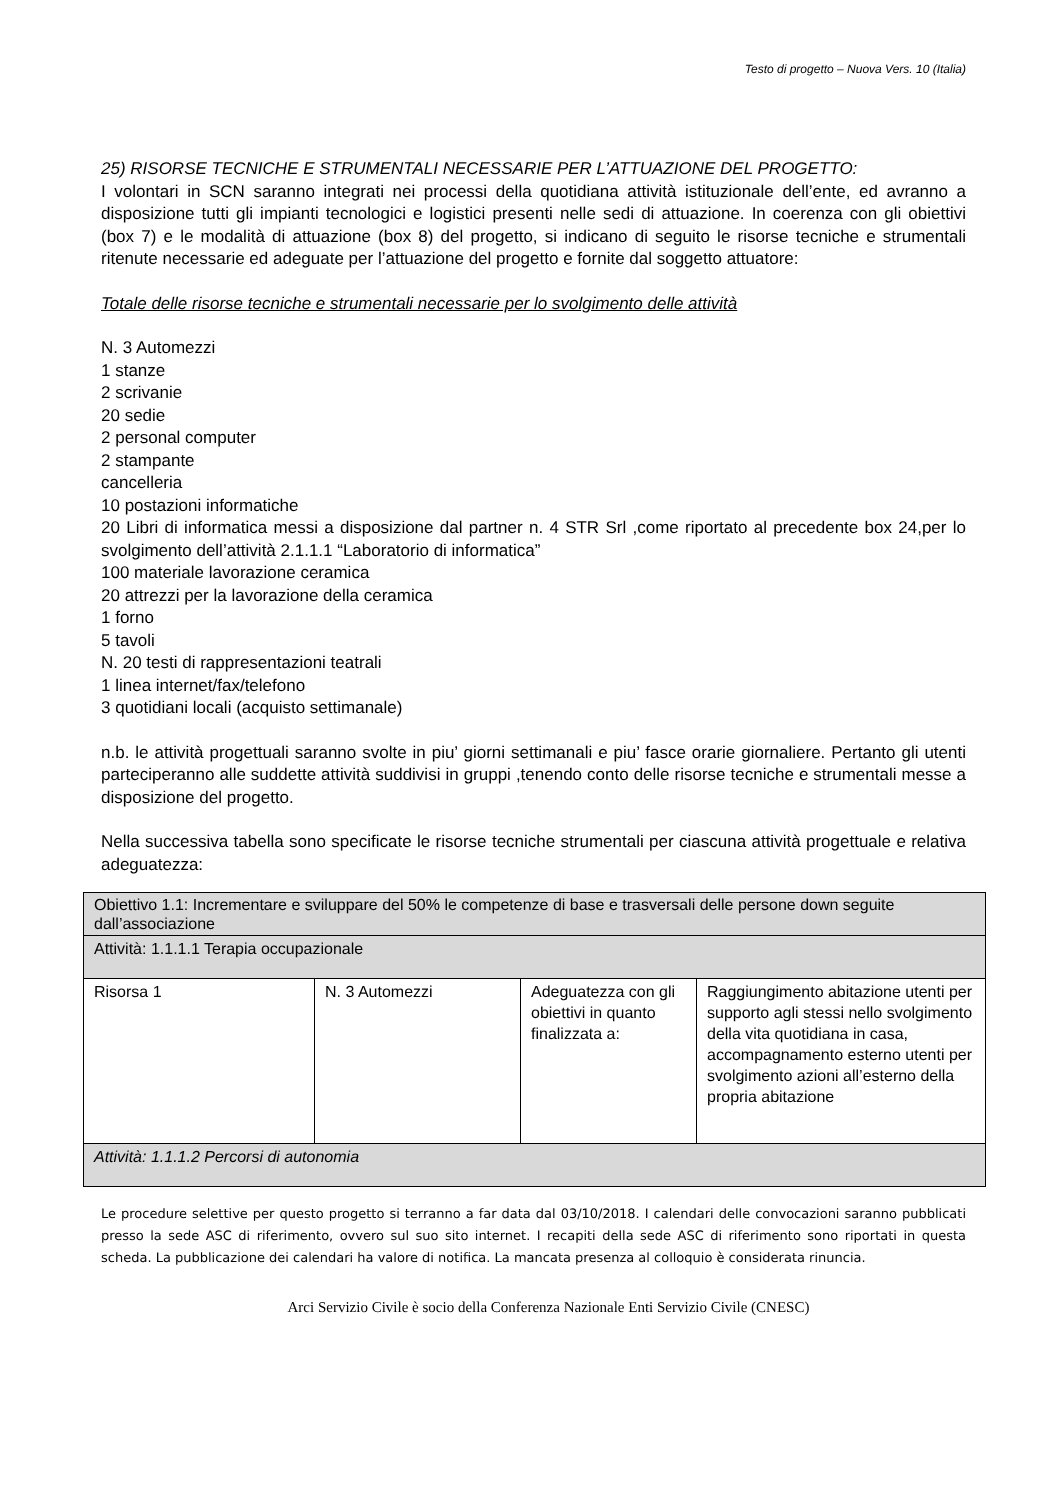Testo di progetto – Nuova Vers. 10 (Italia)
25) RISORSE TECNICHE E STRUMENTALI NECESSARIE PER L’ATTUAZIONE DEL PROGETTO:
I volontari in SCN saranno integrati nei processi della quotidiana attività istituzionale dell’ente, ed avranno a disposizione tutti gli impianti tecnologici e logistici presenti nelle sedi di attuazione. In coerenza con gli obiettivi (box 7) e le modalità di attuazione (box 8) del progetto, si indicano di seguito le risorse tecniche e strumentali ritenute necessarie ed adeguate per l’attuazione del progetto e fornite dal soggetto attuatore:
Totale delle risorse tecniche e strumentali necessarie per lo svolgimento delle attività
N. 3 Automezzi
1 stanze
2 scrivanie
20 sedie
2 personal computer
2 stampante
cancelleria
10 postazioni informatiche
20 Libri di informatica messi a disposizione dal partner n. 4 STR Srl ,come riportato al precedente box 24,per lo svolgimento dell’attività 2.1.1.1 “Laboratorio di informatica”
100 materiale lavorazione ceramica
20 attrezzi per la lavorazione della ceramica
1 forno
5 tavoli
N. 20 testi di rappresentazioni teatrali
1 linea internet/fax/telefono
3 quotidiani locali (acquisto settimanale)
n.b. le attività progettuali saranno svolte in piu’ giorni settimanali e piu’ fasce orarie giornaliere. Pertanto gli utenti parteciperanno alle suddette attività suddivisi in gruppi ,tenendo conto delle risorse tecniche e strumentali messe a disposizione del progetto.
Nella successiva tabella sono specificate le risorse tecniche strumentali per ciascuna attività progettuale e relativa adeguatezza:
| Obiettivo 1.1: Incrementare e sviluppare del 50% le competenze di base e trasversali delle persone down seguite dall’associazione | | | |
| Attività: 1.1.1.1 Terapia occupazionale | | | |
| Risorsa 1 | N. 3 Automezzi | Adeguatezza con gli obiettivi in quanto finalizzata a: | Raggiungimento abitazione utenti per supporto agli stessi nello svolgimento della vita quotidiana in casa, accompagnamento esterno utenti per svolgimento azioni all’esterno della propria abitazione |
| Attività: 1.1.1.2 Percorsi di autonomia | | | |
Le procedure selettive per questo progetto si terranno a far data dal 03/10/2018. I calendari delle convocazioni saranno pubblicati presso la sede ASC di riferimento, ovvero sul suo sito internet. I recapiti della sede ASC di riferimento sono riportati in questa scheda. La pubblicazione dei calendari ha valore di notifica. La mancata presenza al colloquio è considerata rinuncia.
Arci Servizio Civile è socio della Conferenza Nazionale Enti Servizio Civile (CNESC)